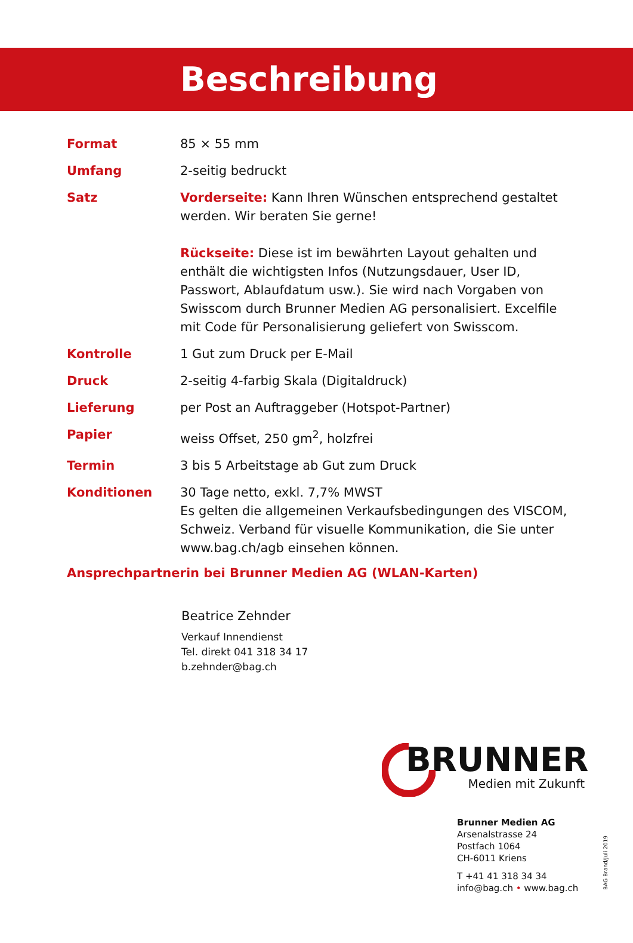Beschreibung
| Format | 85 × 55 mm |
| Umfang | 2-seitig bedruckt |
| Satz | Vorderseite: Kann Ihren Wünschen entsprechend gestaltet werden. Wir beraten Sie gerne! Rückseite: Diese ist im bewährten Layout gehalten und enthält die wichtigsten Infos (Nutzungsdauer, User ID, Passwort, Ablaufdatum usw.). Sie wird nach Vorgaben von Swisscom durch Brunner Medien AG personalisiert. Excelfile mit Code für Personalisierung geliefert von Swisscom. |
| Kontrolle | 1 Gut zum Druck per E-Mail |
| Druck | 2-seitig 4-farbig Skala (Digitaldruck) |
| Lieferung | per Post an Auftraggeber (Hotspot-Partner) |
| Papier | weiss Offset, 250 gm<sup>2</sup>, holzfrei |
| Termin | 3 bis 5 Arbeitstage ab Gut zum Druck |
| Konditionen | 30 Tage netto, exkl. 7,7% MWST Es gelten die allgemeinen Verkaufsbedingungen des VISCOM, Schweiz. Verband für visuelle Kommunikation, die Sie unter www.bag.ch/agb einsehen können. |
Ansprechpartnerin bei Brunner Medien AG (WLAN-Karten)
Beatrice Zehnder
Verkauf Innendienst
Tel. direkt 041 318 34 17
b.zehnder@bag.ch
BRUNNER
Medien mit Zukunft
Brunner Medien AG
Arsenalstrasse 24
Postfach 1064
CH-6011 Kriens
T +41 41 318 34 34
info@bag.ch • www.bag.ch
BAG Brand/Juli 2019